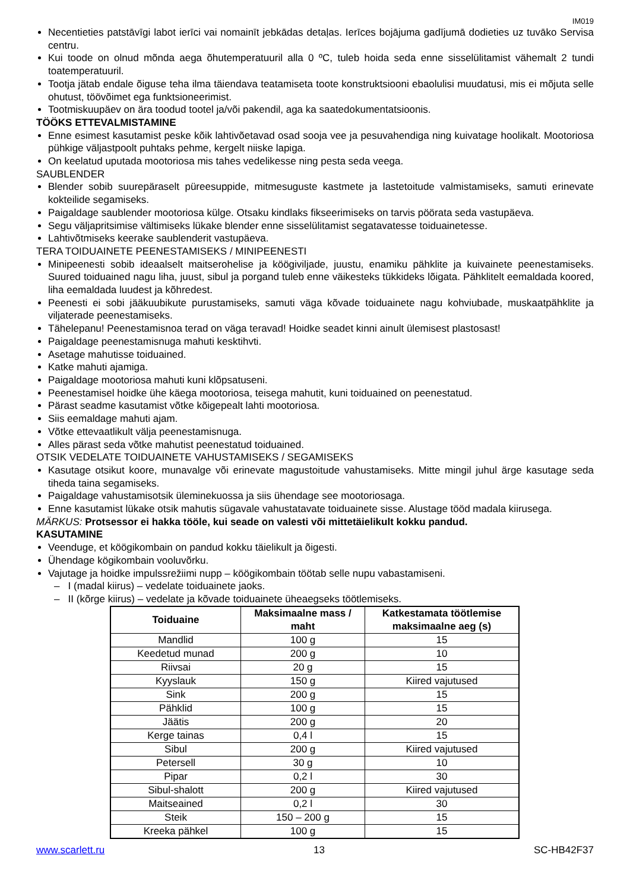IM019
Necentieties patstāvīgi labot ierīci vai nomainīt jebkādas detaļas. Ierīces bojājuma gadījumā dodieties uz tuvāko Servisa centru.
Kui toode on olnud mõnda aega õhutemperatuuril alla 0 ºC, tuleb hoida seda enne sisselülitamist vähemalt 2 tundi toatemperatuuril.
Tootja jätab endale õiguse teha ilma täiendava teatamiseta toote konstruktsiooni ebaolulisi muudatusi, mis ei mõjuta selle ohutust, töövõimet ega funktsioneerimist.
Tootmiskuupäev on ära toodud tootel ja/või pakendil, aga ka saatedokumentatsioonis.
TÖÖKS ETTEVALMISTAMINE
Enne esimest kasutamist peske kõik lahtivõetavad osad sooja vee ja pesuvahendiga ning kuivatage hoolikalt. Mootoriosa pühkige väljastpoolt puhtaks pehme, kergelt niiske lapiga.
On keelatud uputada mootoriosa mis tahes vedelikesse ning pesta seda veega.
SAUBLENDER
Blender sobib suurepäraselt püreesuppide, mitmesuguste kastmete ja lastetoitude valmistamiseks, samuti erinevate kokteilide segamiseks.
Paigaldage saublender mootoriosa külge. Otsaku kindlaks fikseerimiseks on tarvis pöörata seda vastupäeva.
Segu väljapritsimise vältimiseks lükake blender enne sisselülitamist segatavatesse toiduainetesse.
Lahtivõtmiseks keerake saublenderit vastupäeva.
TERA TOIDUAINETE PEENESTAMISEKS / MINIPEENESTI
Minipeenesti sobib ideaalselt maitserohelise ja köögiviljade, juustu, enamiku pähklite ja kuivainete peenestamiseks. Suured toiduained nagu liha, juust, sibul ja porgand tuleb enne väikesteks tükkideks lõigata. Pähklitelt eemaldada koored, liha eemaldada luudest ja kõhredest.
Peenesti ei sobi jääkuubikute purustamiseks, samuti väga kõvade toiduainete nagu kohviubade, muskaatpähklite ja viljaterade peenestamiseks.
Tähelepanu! Peenestamisnoa terad on väga teravad! Hoidke seadet kinni ainult ülemisest plastosast!
Paigaldage peenestamisnuga mahuti kesktihvti.
Asetage mahutisse toiduained.
Katke mahuti ajamiga.
Paigaldage mootoriosa mahuti kuni klõpsatuseni.
Peenestamisel hoidke ühe käega mootoriosa, teisega mahutit, kuni toiduained on peenestatud.
Pärast seadme kasutamist võtke kõigepealt lahti mootoriosa.
Siis eemaldage mahuti ajam.
Võtke ettevaatlikult välja peenestamisnuga.
Alles pärast seda võtke mahutist peenestatud toiduained.
OTSIK VEDELATE TOIDUAINETE VAHUSTAMISEKS / SEGAMISEKS
Kasutage otsikut koore, munavalge või erinevate magustoitude vahustamiseks. Mitte mingil juhul ärge kasutage seda tiheda taina segamiseks.
Paigaldage vahustamisotsik üleminekuossa ja siis ühendage see mootoriosaga.
Enne kasutamist lükake otsik mahutis sügavale vahustatavate toiduainete sisse. Alustage tööd madala kiirusega.
MÄRKUS: Protsessor ei hakka tööle, kui seade on valesti või mittetäielikult kokku pandud.
KASUTAMINE
Veenduge, et köögikombain on pandud kokku täielikult ja õigesti.
Ühendage kögikombain vooluvõrku.
Vajutage ja hoidke impulssrežiimi nupp – köögikombain töötab selle nupu vabastamiseni.
– I (madal kiirus) – vedelate toiduainete jaoks.
– II (kõrge kiirus) – vedelate ja kõvade toiduainete üheaegseks töötlemiseks.
| Toiduaine | Maksimaalne mass / maht | Katkestamata töötlemise maksimaalne aeg (s) |
| --- | --- | --- |
| Mandlid | 100 g | 15 |
| Keedetud munad | 200 g | 10 |
| Riivsai | 20 g | 15 |
| Kyyslauk | 150 g | Kiired vajutused |
| Sink | 200 g | 15 |
| Pähklid | 100 g | 15 |
| Jäätis | 200 g | 20 |
| Kerge tainas | 0,4 l | 15 |
| Sibul | 200 g | Kiired vajutused |
| Petersell | 30 g | 10 |
| Pipar | 0,2 l | 30 |
| Sibul-shalott | 200 g | Kiired vajutused |
| Maitseained | 0,2 l | 30 |
| Steik | 150 – 200 g | 15 |
| Kreeka pähkel | 100 g | 15 |
www.scarlett.ru 13 SC-HB42F37